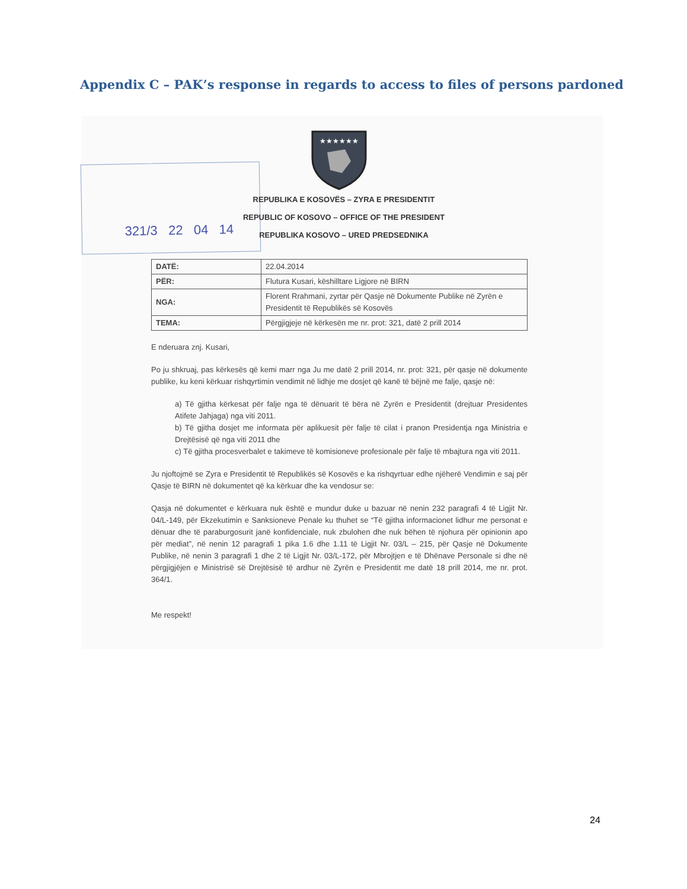Appendix C – PAK’s response in regards to access to files of persons pardoned
★★★★★★
321/3 22 04 14
REPUBLIKA E KOSOVËS – ZYRA E PRESIDENTIT
REPUBLIC OF KOSOVO – OFFICE OF THE PRESIDENT
REPUBLIKA KOSOVO – URED PREDSEDNIKA
| DATË: | 22.04.2014 |
| PËR: | Flutura Kusari, këshilltare Ligjore në BIRN |
| NGA: | Florent Rrahmani, zyrtar për Qasje në Dokumente Publike në Zyrën e Presidentit të Republikës së Kosovës |
| TEMA: | Përgjigjeje në kërkesën me nr. prot: 321, datë 2 prill 2014 |
E nderuara znj. Kusari,
Po ju shkruaj, pas kërkesës që kemi marr nga Ju me datë 2 prill 2014, nr. prot: 321, për qasje në dokumente publike, ku keni kërkuar rishqyrtimin vendimit në lidhje me dosjet që kanë të bëjnë me falje, qasje në:
a) Të gjitha kërkesat për falje nga të dënuarit të bëra në Zyrën e Presidentit (drejtuar Presidentes Atifete Jahjaga) nga viti 2011.
b) Të gjitha dosjet me informata për aplikuesit për falje të cilat i pranon Presidentja nga Ministria e Drejtësisë që nga viti 2011 dhe
c) Të gjitha procesverbalet e takimeve të komisioneve profesionale për falje të mbajtura nga viti 2011.
Ju njoftojmë se Zyra e Presidentit të Republikës së Kosovës e ka rishqyrtuar edhe njëherë Vendimin e saj për Qasje të BIRN në dokumentet që ka kërkuar dhe ka vendosur se:
Qasja në dokumentet e kërkuara nuk është e mundur duke u bazuar në nenin 232 paragrafi 4 të Ligjit Nr. 04/L-149, për Ekzekutimin e Sanksioneve Penale ku thuhet se “Të gjitha informacionet lidhur me personat e dënuar dhe të paraburgosurit janë konfidenciale, nuk zbulohen dhe nuk bëhen të njohura për opinionin apo për mediat”, në nenin 12 paragrafi 1 pika 1.6 dhe 1.11 të Ligjit Nr. 03/L – 215, për Qasje në Dokumente Publike, në nenin 3 paragrafi 1 dhe 2 të Ligjit Nr. 03/L-172, për Mbrojtjen e të Dhënave Personale si dhe në përgjigjëjen e Ministrisë së Drejtësisë të ardhur në Zyrën e Presidentit me datë 18 prill 2014, me nr. prot. 364/1.
Me respekt!
24